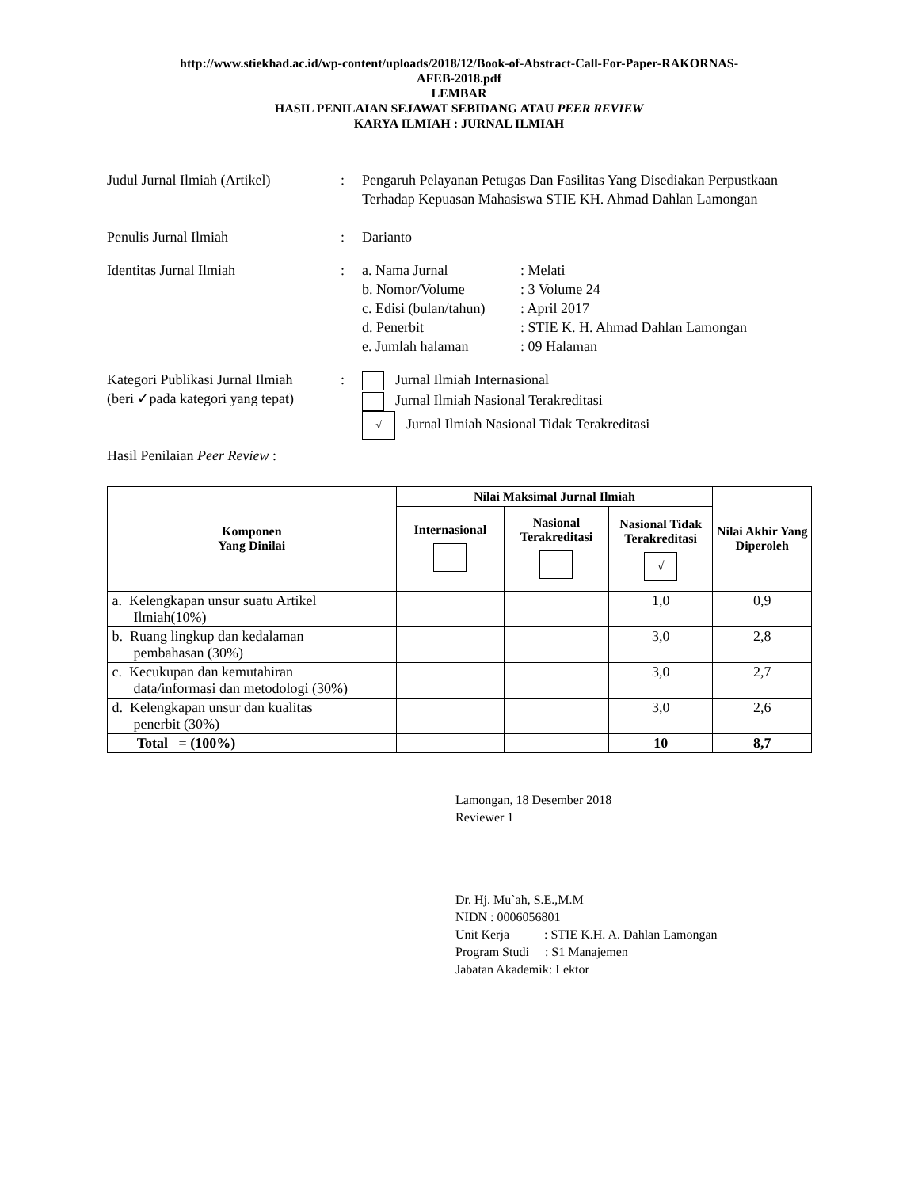http://www.stiekhad.ac.id/wp-content/uploads/2018/12/Book-of-Abstract-Call-For-Paper-RAKORNAS-
AFEB-2018.pdf
LEMBAR
HASIL PENILAIAN SEJAWAT SEBIDANG ATAU PEER REVIEW
KARYA ILMIAH : JURNAL ILMIAH
Judul Jurnal Ilmiah (Artikel)
: Pengaruh Pelayanan Petugas Dan Fasilitas Yang Disediakan Perpustkaan Terhadap Kepuasan Mahasiswa STIE KH. Ahmad Dahlan Lamongan
Penulis Jurnal Ilmiah : Darianto
Identitas Jurnal Ilmiah :
| a. Nama Jurnal | : Melati |
| b. Nomor/Volume | : 3 Volume 24 |
| c. Edisi (bulan/tahun) | : April 2017 |
| d. Penerbit | : STIE K. H. Ahmad Dahlan Lamongan |
| e. Jumlah halaman | : 09 Halaman |
Kategori Publikasi Jurnal Ilmiah
(beri ✓pada kategori yang tepat)
: Jurnal Ilmiah Internasional
Jurnal Ilmiah Nasional Terakreditasi
√ Jurnal Ilmiah Nasional Tidak Terakreditasi
Hasil Penilaian Peer Review :
| Komponen Yang Dinilai | Nilai Maksimal Jurnal Ilmiah | | | Nilai Akhir Yang Diperoleh |
| --- | --- | --- | --- | --- |
| | Internasional | Nasional Terakreditasi | Nasional Tidak Terakreditasi √ | |
| a. Kelengkapan unsur suatu Artikel Ilmiah(10%) | | | 1,0 | 0,9 |
| b. Ruang lingkup dan kedalaman pembahasan (30%) | | | 3,0 | 2,8 |
| c. Kecukupan dan kemutahiran data/informasi dan metodologi (30%) | | | 3,0 | 2,7 |
| d. Kelengkapan unsur dan kualitas penerbit (30%) | | | 3,0 | 2,6 |
| Total = (100%) | | | 10 | 8,7 |
Lamongan, 18 Desember 2018
Reviewer 1
Dr. Hj. Mu`ah, S.E.,M.M
NIDN : 0006056801
Unit Kerja : STIE K.H. A. Dahlan Lamongan
Program Studi : S1 Manajemen
Jabatan Akademik: Lektor